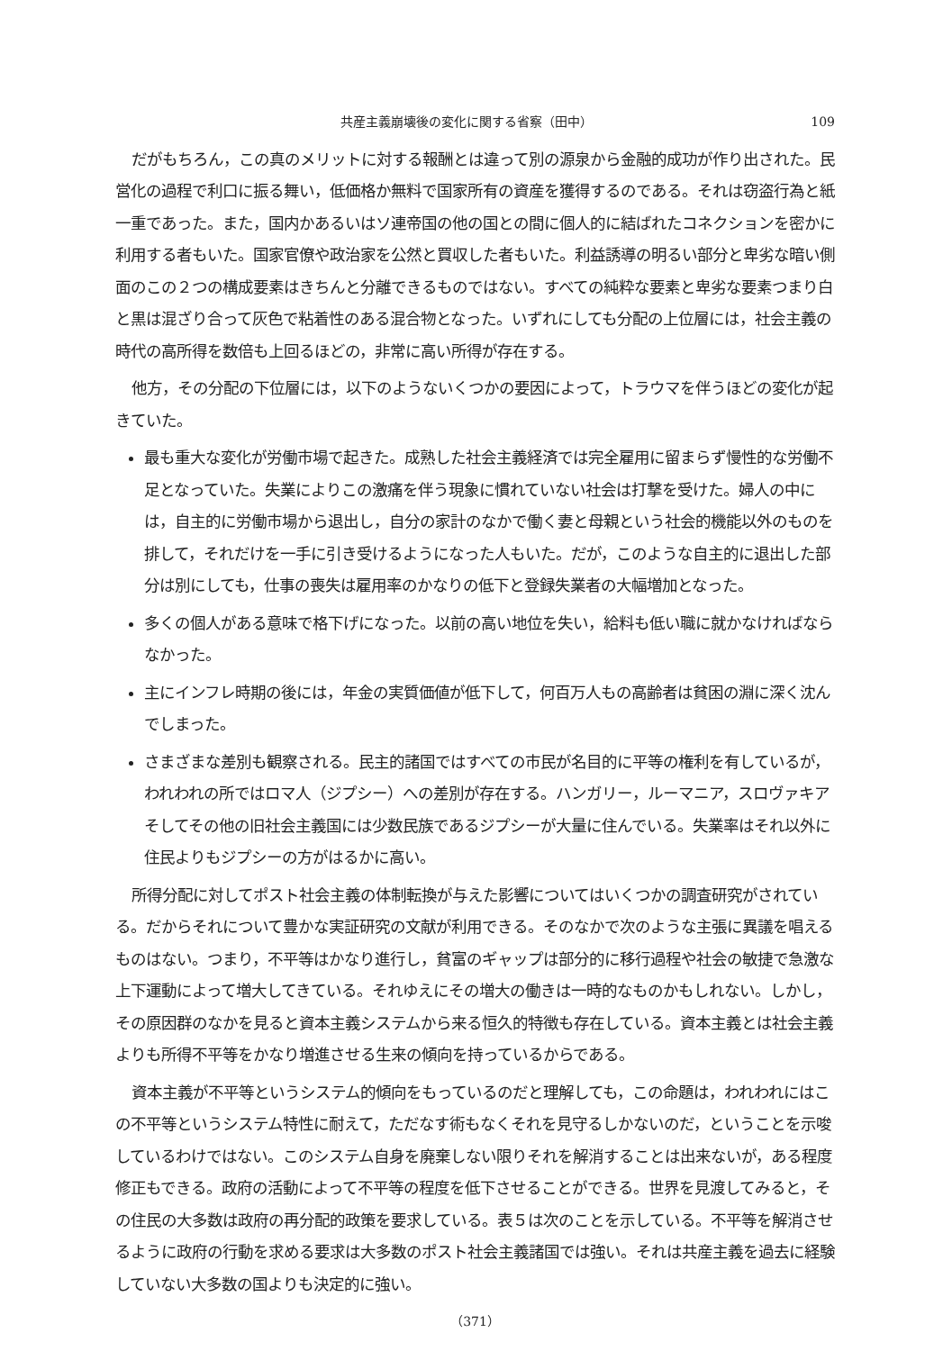共産主義崩壊後の変化に関する省察（田中） 109
だがもちろん，この真のメリットに対する報酬とは違って別の源泉から金融的成功が作り出された。民営化の過程で利口に振る舞い，低価格か無料で国家所有の資産を獲得するのである。それは窃盗行為と紙一重であった。また，国内かあるいはソ連帝国の他の国との間に個人的に結ばれたコネクションを密かに利用する者もいた。国家官僚や政治家を公然と買収した者もいた。利益誘導の明るい部分と卑劣な暗い側面のこの２つの構成要素はきちんと分離できるものではない。すべての純粋な要素と卑劣な要素つまり白と黒は混ざり合って灰色で粘着性のある混合物となった。いずれにしても分配の上位層には，社会主義の時代の高所得を数倍も上回るほどの，非常に高い所得が存在する。
他方，その分配の下位層には，以下のようないくつかの要因によって，トラウマを伴うほどの変化が起きていた。
最も重大な変化が労働市場で起きた。成熟した社会主義経済では完全雇用に留まらず慢性的な労働不足となっていた。失業によりこの激痛を伴う現象に慣れていない社会は打撃を受けた。婦人の中には，自主的に労働市場から退出し，自分の家計のなかで働く妻と母親という社会的機能以外のものを排して，それだけを一手に引き受けるようになった人もいた。だが，このような自主的に退出した部分は別にしても，仕事の喪失は雇用率のかなりの低下と登録失業者の大幅増加となった。
多くの個人がある意味で格下げになった。以前の高い地位を失い，給料も低い職に就かなければならなかった。
主にインフレ時期の後には，年金の実質価値が低下して，何百万人もの高齢者は貧困の淵に深く沈んでしまった。
さまざまな差別も観察される。民主的諸国ではすべての市民が名目的に平等の権利を有しているが，われわれの所ではロマ人（ジプシー）への差別が存在する。ハンガリー，ルーマニア，スロヴァキアそしてその他の旧社会主義国には少数民族であるジプシーが大量に住んでいる。失業率はそれ以外に住民よりもジプシーの方がはるかに高い。
所得分配に対してポスト社会主義の体制転換が与えた影響についてはいくつかの調査研究がされている。だからそれについて豊かな実証研究の文献が利用できる。そのなかで次のような主張に異議を唱えるものはない。つまり，不平等はかなり進行し，貧富のギャップは部分的に移行過程や社会の敏捷で急激な上下運動によって増大してきている。それゆえにその増大の働きは一時的なものかもしれない。しかし，その原因群のなかを見ると資本主義システムから来る恒久的特徴も存在している。資本主義とは社会主義よりも所得不平等をかなり増進させる生来の傾向を持っているからである。
資本主義が不平等というシステム的傾向をもっているのだと理解しても，この命題は，われわれにはこの不平等というシステム特性に耐えて，ただなす術もなくそれを見守るしかないのだ，ということを示唆しているわけではない。このシステム自身を廃棄しない限りそれを解消することは出来ないが，ある程度修正もできる。政府の活動によって不平等の程度を低下させることができる。世界を見渡してみると，その住民の大多数は政府の再分配的政策を要求している。表５は次のことを示している。不平等を解消させるように政府の行動を求める要求は大多数のポスト社会主義諸国では強い。それは共産主義を過去に経験していない大多数の国よりも決定的に強い。
（371）